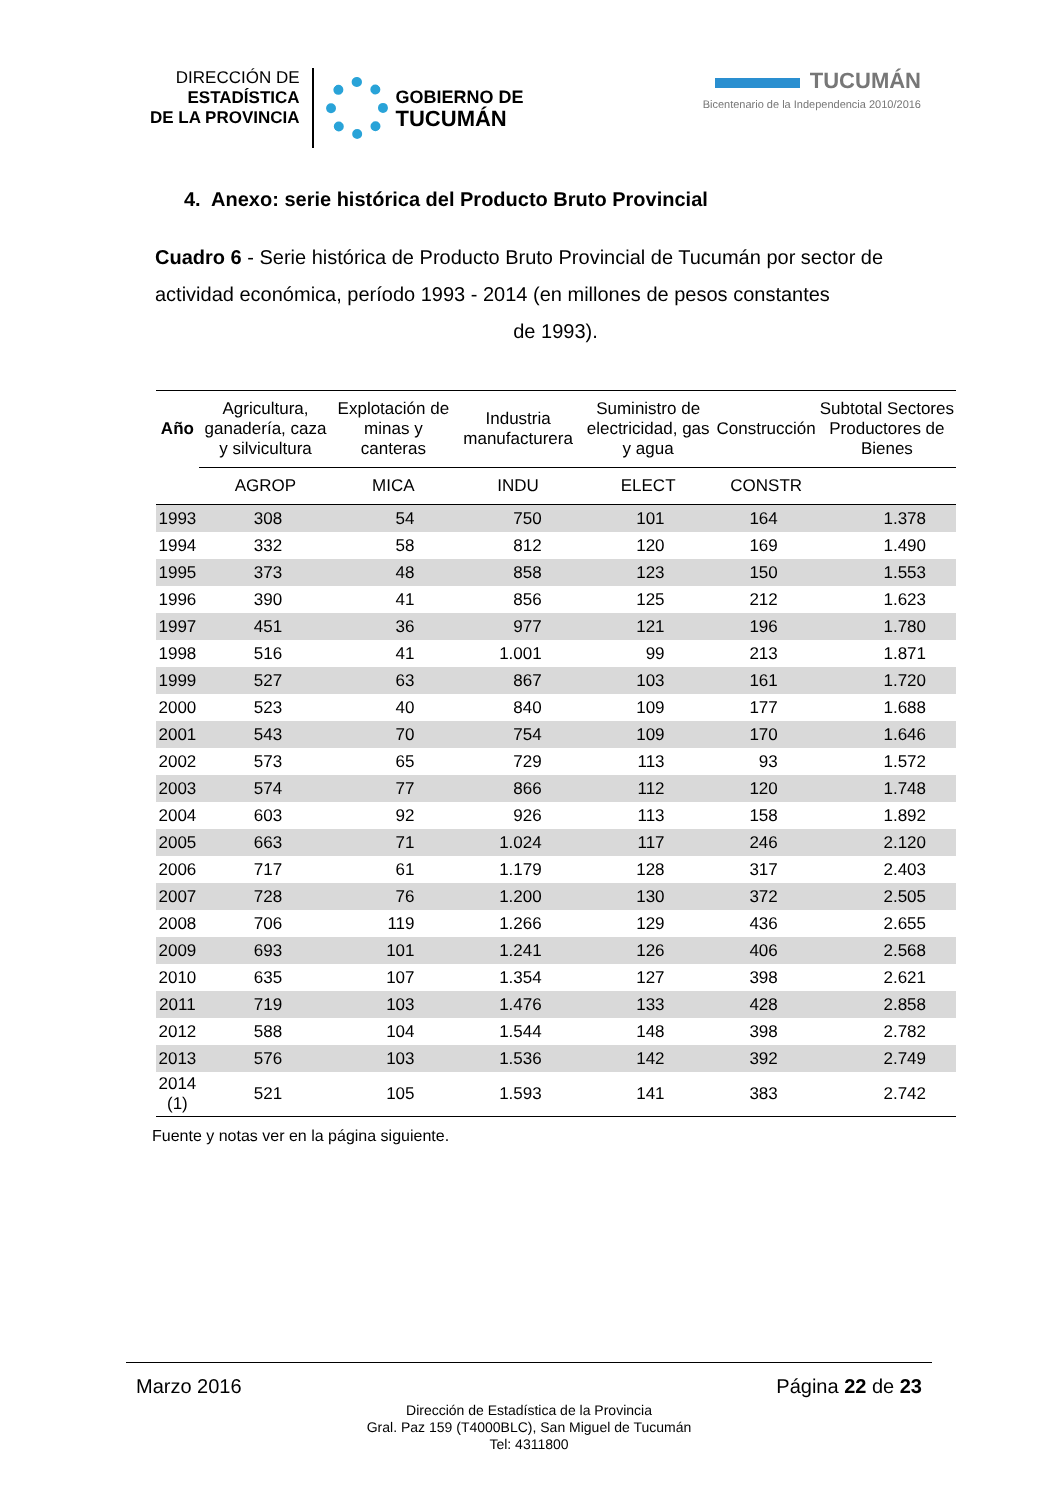DIRECCIÓN DE
ESTADÍSTICA
DE LA PROVINCIA
GOBIERNO DE
TUCUMÁN
TUCUMÁN
Bicentenario de la Independencia 2010/2016
4. Anexo: serie histórica del Producto Bruto Provincial
Cuadro 6 - Serie histórica de Producto Bruto Provincial de Tucumán por sector de actividad económica, período 1993 - 2014 (en millones de pesos constantes
de 1993).
| Año | Agricultura, ganadería, caza y silvicultura | Explotación de minas y canteras | Industria manufacturera | Suministro de electricidad, gas y agua | Construcción | Subtotal Sectores Productores de Bienes |
| --- | --- | --- | --- | --- | --- | --- |
| | AGROP | MICA | INDU | ELECT | CONSTR | |
| 1993 | 308 | 54 | 750 | 101 | 164 | 1.378 |
| 1994 | 332 | 58 | 812 | 120 | 169 | 1.490 |
| 1995 | 373 | 48 | 858 | 123 | 150 | 1.553 |
| 1996 | 390 | 41 | 856 | 125 | 212 | 1.623 |
| 1997 | 451 | 36 | 977 | 121 | 196 | 1.780 |
| 1998 | 516 | 41 | 1.001 | 99 | 213 | 1.871 |
| 1999 | 527 | 63 | 867 | 103 | 161 | 1.720 |
| 2000 | 523 | 40 | 840 | 109 | 177 | 1.688 |
| 2001 | 543 | 70 | 754 | 109 | 170 | 1.646 |
| 2002 | 573 | 65 | 729 | 113 | 93 | 1.572 |
| 2003 | 574 | 77 | 866 | 112 | 120 | 1.748 |
| 2004 | 603 | 92 | 926 | 113 | 158 | 1.892 |
| 2005 | 663 | 71 | 1.024 | 117 | 246 | 2.120 |
| 2006 | 717 | 61 | 1.179 | 128 | 317 | 2.403 |
| 2007 | 728 | 76 | 1.200 | 130 | 372 | 2.505 |
| 2008 | 706 | 119 | 1.266 | 129 | 436 | 2.655 |
| 2009 | 693 | 101 | 1.241 | 126 | 406 | 2.568 |
| 2010 | 635 | 107 | 1.354 | 127 | 398 | 2.621 |
| 2011 | 719 | 103 | 1.476 | 133 | 428 | 2.858 |
| 2012 | 588 | 104 | 1.544 | 148 | 398 | 2.782 |
| 2013 | 576 | 103 | 1.536 | 142 | 392 | 2.749 |
| 2014 (1) | 521 | 105 | 1.593 | 141 | 383 | 2.742 |
Fuente y notas ver en la página siguiente.
Marzo 2016 Página 22 de 23
Dirección de Estadística de la Provincia
Gral. Paz 159 (T4000BLC), San Miguel de Tucumán
Tel: 4311800